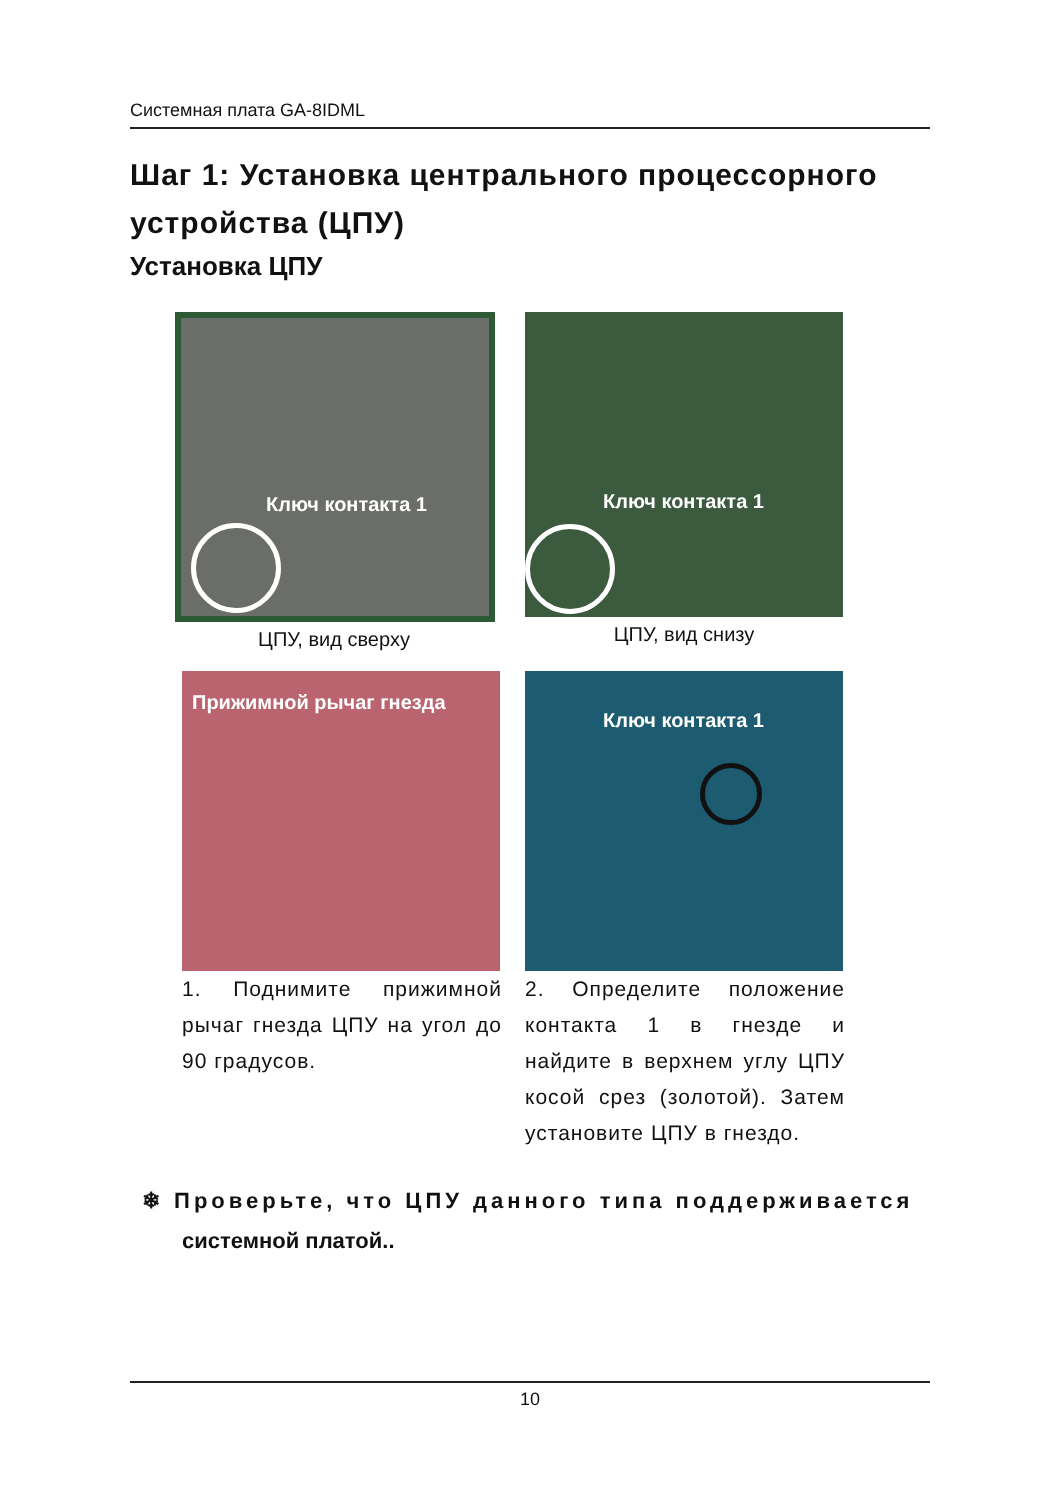Системная плата GA-8IDML
Шаг 1: Установка центрального процессорного устройства (ЦПУ)
Установка ЦПУ
Ключ контакта 1
ЦПУ, вид сверху
Ключ контакта 1
ЦПУ, вид снизу
Прижимной рычаг гнезда
1. Поднимите прижимной рычаг гнезда ЦПУ на угол до 90 градусов.
Ключ контакта 1
2. Определите положение контакта 1 в гнезде и найдите в верхнем углу ЦПУ косой срез (золотой). Затем установите ЦПУ в гнездо.
❄ Проверьте, что ЦПУ данного типа поддерживается
системной платой..
10